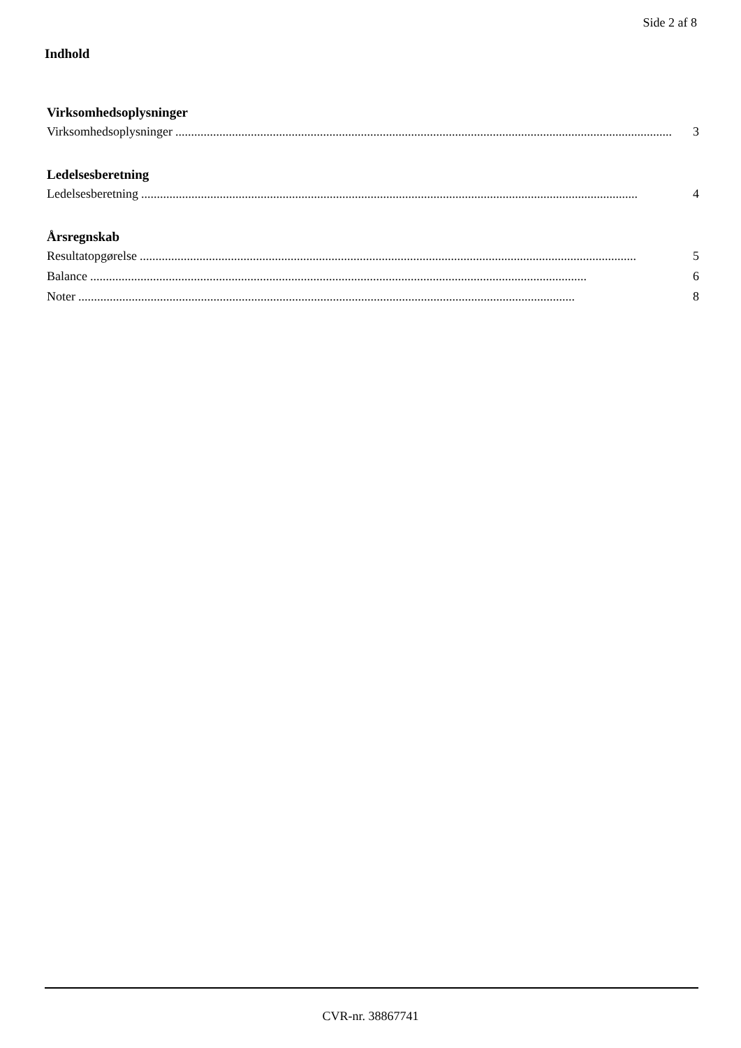Side 2 af 8
Indhold
Virksomhedsoplysninger
Virksomhedsoplysninger.............................................................................................................................................................. 3
Ledelsesberetning
Ledelsesberetning.............................................................................................................................................................. 4
Årsregnskab
Resultatopgørelse.............................................................................................................................................................. 5
Balance.............................................................................................................................................................. 6
Noter.............................................................................................................................................................. 8
CVR-nr. 38867741